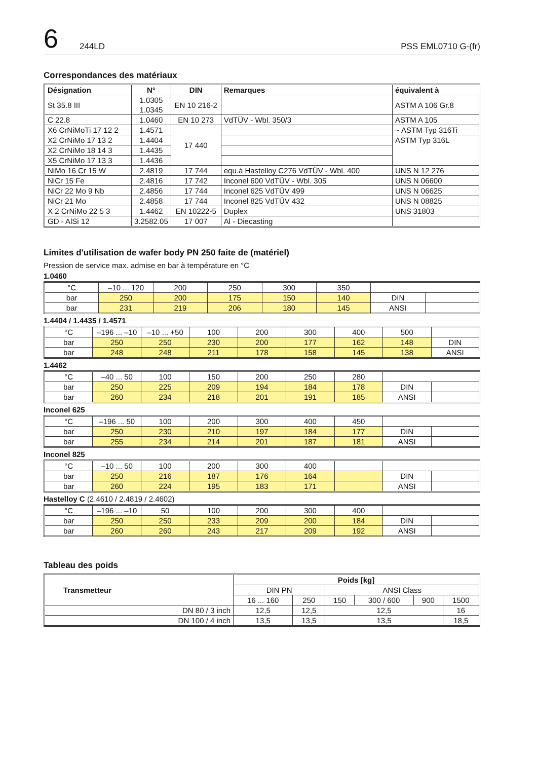6 244LD PSS EML0710 G-(fr)
Correspondances des matériaux
| Désignation | N° | DIN | Remarques | équivalent à |
| --- | --- | --- | --- | --- |
| St 35.8 III | 1.0305 1.0345 | EN 10 216-2 | | ASTM A 106 Gr.8 |
| C 22.8 | 1.0460 | EN 10 273 | VdTÜV - Wbl. 350/3 | ASTM A 105 |
| X6 CrNiMoTi 17 12 2 | 1.4571 | 17 440 | | ~ ASTM Typ 316Ti |
| X2 CrNiMo 17 13 2 | 1.4404 | | | ASTM Typ 316L |
| X2 CrNiMo 18 14 3 | 1.4435 | | | |
| X5 CrNiMo 17 13 3 | 1.4436 | | | |
| NiMo 16 Cr 15 W | 2.4819 | 17 744 | equ.à Hastelloy C276 VdTÜV - Wbl. 400 | UNS N 12 276 |
| NiCr 15 Fe | 2.4816 | 17 742 | Inconel 600 VdTÜV - Wbl. 305 | UNS N 06600 |
| NiCr 22 Mo 9 Nb | 2.4856 | 17 744 | Inconel 625 VdTÜV 499 | UNS N 06625 |
| NiCr 21 Mo | 2.4858 | 17 744 | Inconel 825 VdTÜV 432 | UNS N 08825 |
| X 2 CrNiMo 22 5 3 | 1.4462 | EN 10222-5 | Duplex | UNS 31803 |
| GD - AlSi 12 | 3.2582.05 | 17 007 | Al - Diecasting | |
Limites d'utilisation de wafer body PN 250 faite de (matériel)
Pression de service max. admise en bar à température en °C
1.0460
| °C | –10 ... 120 | 200 | 250 | 300 | 350 | | |
| bar | 250 | 200 | 175 | 150 | 140 | DIN | |
| bar | 231 | 219 | 206 | 180 | 145 | ANSI | |
1.4404 / 1.4435 / 1.4571
| °C | –196 ... –10 | –10 ... +50 | 100 | 200 | 300 | 400 | 500 | |
| bar | 250 | 250 | 230 | 200 | 177 | 162 | 148 | DIN |
| bar | 248 | 248 | 211 | 178 | 158 | 145 | 138 | ANSI |
1.4462
| °C | –40 ... 50 | 100 | 150 | 200 | 250 | 280 | | |
| bar | 250 | 225 | 209 | 194 | 184 | 178 | DIN | |
| bar | 260 | 234 | 218 | 201 | 191 | 185 | ANSI | |
Inconel 625
| °C | –196 ... 50 | 100 | 200 | 300 | 400 | 450 | | |
| bar | 250 | 230 | 210 | 197 | 184 | 177 | DIN | |
| bar | 255 | 234 | 214 | 201 | 187 | 181 | ANSI | |
Inconel 825
| °C | –10 ... 50 | 100 | 200 | 300 | 400 | | | |
| bar | 250 | 216 | 187 | 176 | 164 | | DIN | |
| bar | 260 | 224 | 195 | 183 | 171 | | ANSI | |
Hastelloy C (2.4610 / 2.4819 / 2.4602)
| °C | –196 ... –10 | 50 | 100 | 200 | 300 | 400 | | |
| bar | 250 | 250 | 233 | 209 | 200 | 184 | DIN | |
| bar | 260 | 260 | 243 | 217 | 209 | 192 | ANSI | |
Tableau des poids
| Transmetteur | Poids [kg] | | | | | |
| --- | --- | --- | --- | --- | --- | --- |
| | DIN PN | | ANSI Class | | | |
| | 16 ... 160 | 250 | 150 | 300 / 600 | 900 | 1500 |
| DN 80 / 3 inch | 12,5 | 12,5 | 12,5 | | | 16 |
| DN 100 / 4 inch | 13,5 | 13,5 | 13,5 | | | 18,5 |